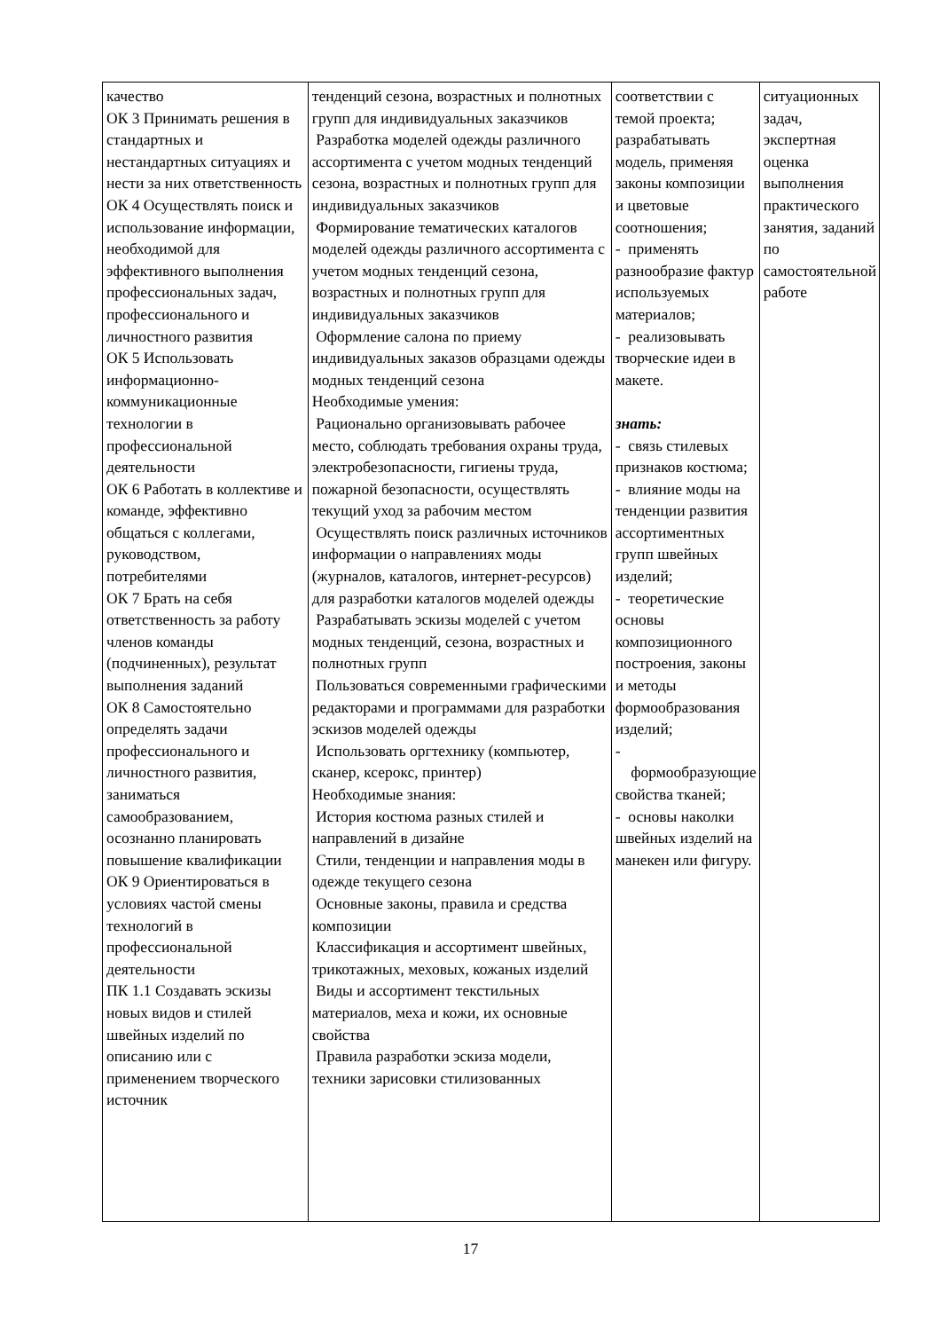| качество ОК 3 Принимать решения в стандартных и нестандартных ситуациях и нести за них ответственность ОК 4 Осуществлять поиск и использование информации, необходимой для эффективного выполнения профессиональных задач, профессионального и личностного развития ОК 5 Использовать информационно-коммуникационные технологии в профессиональной деятельности ОК 6 Работать в коллективе и команде, эффективно общаться с коллегами, руководством, потребителями ОК 7 Брать на себя ответственность за работу членов команды (подчиненных), результат выполнения заданий ОК 8 Самостоятельно определять задачи профессионального и личностного развития, заниматься самообразованием, осознанно планировать повышение квалификации ОК 9 Ориентироваться в условиях частой смены технологий в профессиональной деятельности ПК 1.1 Создавать эскизы новых видов и стилей швейных изделий по описанию или с применением творческого источник | тенденций сезона, возрастных и полнотных групп для индивидуальных заказчиков Разработка моделей одежды различного ассортимента с учетом модных тенденций сезона, возрастных и полнотных групп для индивидуальных заказчиков Формирование тематических каталогов моделей одежды различного ассортимента с учетом модных тенденций сезона, возрастных и полнотных групп для индивидуальных заказчиков Оформление салона по приему индивидуальных заказов образцами одежды модных тенденций сезона Необходимые умения: Рационально организовывать рабочее место, соблюдать требования охраны труда, электробезопасности, гигиены труда, пожарной безопасности, осуществлять текущий уход за рабочим местом Осуществлять поиск различных источников информации о направлениях моды (журналов, каталогов, интернет-ресурсов) для разработки каталогов моделей одежды Разрабатывать эскизы моделей с учетом модных тенденций, сезона, возрастных и полнотных групп Пользоваться современными графическими редакторами и программами для разработки эскизов моделей одежды Использовать оргтехнику (компьютер, сканер, ксерокс, принтер) Необходимые знания: История костюма разных стилей и направлений в дизайне Стили, тенденции и направления моды в одежде текущего сезона Основные законы, правила и средства композиции Классификация и ассортимент швейных, трикотажных, меховых, кожаных изделий Виды и ассортимент текстильных материалов, меха и кожи, их основные свойства Правила разработки эскиза модели, техники зарисовки стилизованных | соответствии с темой проекта; разрабатывать модель, применяя законы композиции и цветовые соотношения; - применять разнообразие фактур используемых материалов; - реализовывать творческие идеи в макете. знать: - связь стилевых признаков костюма; - влияние моды на тенденции развития ассортиментных групп швейных изделий; - теоретические основы композиционного построения, законы и методы формообразования изделий; - формообразующие свойства тканей; - основы наколки швейных изделий на манекен или фигуру. | ситуационных задач, экспертная оценка выполнения практического занятия, заданий по самостоятельной работе |
17